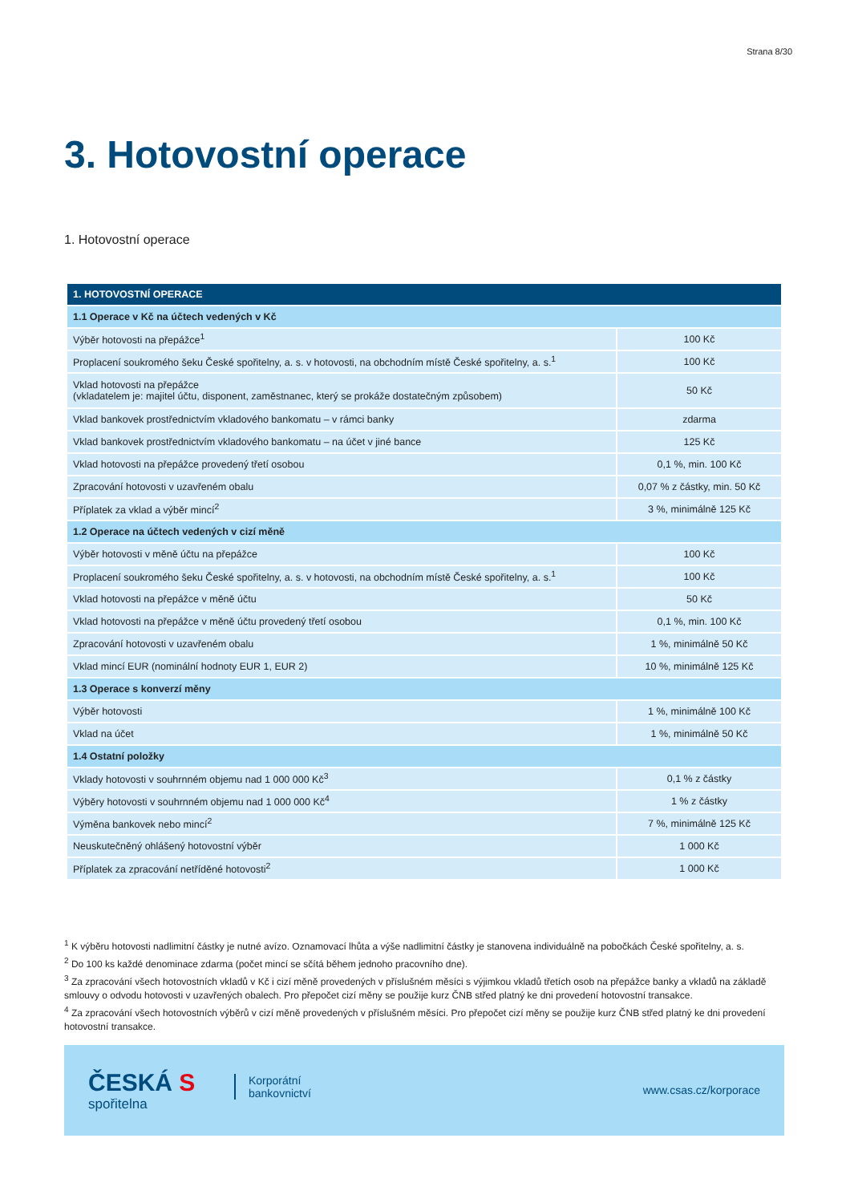Strana 8/30
3. Hotovostní operace
1. Hotovostní operace
| 1. HOTOVOSTNÍ OPERACE | |
| --- | --- |
| 1.1 Operace v Kč na účtech vedených v Kč | |
| Výběr hotovosti na přepážce<sup>1</sup> | 100 Kč |
| Proplacení soukromého šeku České spořitelny, a. s. v hotovosti, na obchodním místě České spořitelny, a. s.<sup>1</sup> | 100 Kč |
| Vklad hotovosti na přepážce (vkladatelem je: majitel účtu, disponent, zaměstnanec, který se prokáže dostatečným způsobem) | 50 Kč |
| Vklad bankovek prostřednictvím vkladového bankomatu – v rámci banky | zdarma |
| Vklad bankovek prostřednictvím vkladového bankomatu – na účet v jiné bance | 125 Kč |
| Vklad hotovosti na přepážce provedený třetí osobou | 0,1 %, min. 100 Kč |
| Zpracování hotovosti v uzavřeném obalu | 0,07 % z částky, min. 50 Kč |
| Příplatek za vklad a výběr mincí<sup>2</sup> | 3 %, minimálně 125 Kč |
| 1.2 Operace na účtech vedených v cizí měně | |
| Výběr hotovosti v měně účtu na přepážce | 100 Kč |
| Proplacení soukromého šeku České spořitelny, a. s. v hotovosti, na obchodním místě České spořitelny, a. s.<sup>1</sup> | 100 Kč |
| Vklad hotovosti na přepážce v měně účtu | 50 Kč |
| Vklad hotovosti na přepážce v měně účtu provedený třetí osobou | 0,1 %, min. 100 Kč |
| Zpracování hotovosti v uzavřeném obalu | 1 %, minimálně 50 Kč |
| Vklad mincí EUR (nominální hodnoty EUR 1, EUR 2) | 10 %, minimálně 125 Kč |
| 1.3 Operace s konverzí měny | |
| Výběr hotovosti | 1 %, minimálně 100 Kč |
| Vklad na účet | 1 %, minimálně 50 Kč |
| 1.4 Ostatní položky | |
| Vklady hotovosti v souhrnném objemu nad 1 000 000 Kč<sup>3</sup> | 0,1 % z částky |
| Výběry hotovosti v souhrnném objemu nad 1 000 000 Kč<sup>4</sup> | 1 % z částky |
| Výměna bankovek nebo mincí<sup>2</sup> | 7 %, minimálně 125 Kč |
| Neuskutečněný ohlášený hotovostní výběr | 1 000 Kč |
| Příplatek za zpracování netříděné hotovosti<sup>2</sup> | 1 000 Kč |
<sup>1</sup> K výběru hotovosti nadlimitní částky je nutné avízo. Oznamovací lhůta a výše nadlimitní částky je stanovena individuálně na pobočkách České spořitelny, a. s.
<sup>2</sup> Do 100 ks každé denominace zdarma (počet mincí se sčítá během jednoho pracovního dne).
<sup>3</sup> Za zpracování všech hotovostních vkladů v Kč i cizí měně provedených v příslušném měsíci s výjimkou vkladů třetích osob na přepážce banky a vkladů na základě smlouvy o odvodu hotovosti v uzavřených obalech. Pro přepočet cizí měny se použije kurz ČNB střed platný ke dni provedení hotovostní transakce.
<sup>4</sup> Za zpracování všech hotovostních výběrů v cizí měně provedených v příslušném měsíci. Pro přepočet cizí měny se použije kurz ČNB střed platný ke dni provedení hotovostní transakce.
ČESKÁ S
spořitelna
Korporátní
bankovnictví
www.csas.cz/korporace